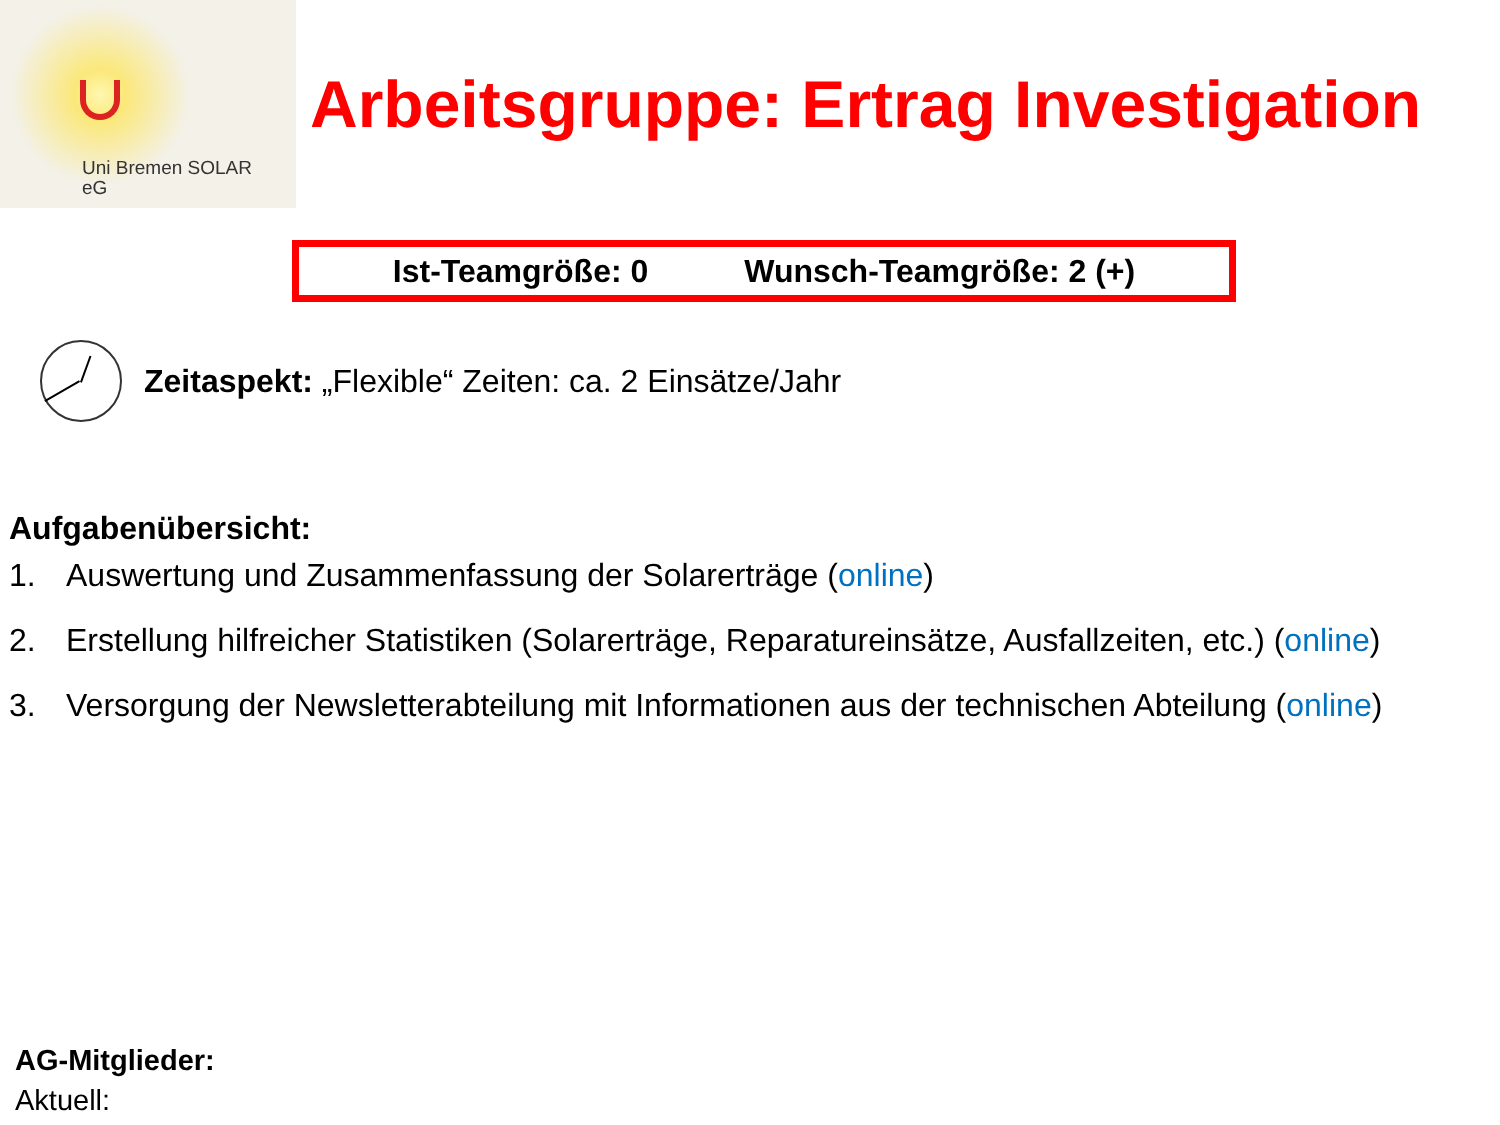Uni Bremen SOLAR
eG
Arbeitsgruppe: Ertrag Investigation
Ist-Teamgröße: 0 Wunsch-Teamgröße: 2 (+)
Zeitaspekt: „Flexible“ Zeiten: ca. 2 Einsätze/Jahr
Aufgabenübersicht:
1. Auswertung und Zusammenfassung der Solarerträge (online)
2. Erstellung hilfreicher Statistiken (Solarerträge, Reparatureinsätze, Ausfallzeiten, etc.) (online)
3. Versorgung der Newsletterabteilung mit Informationen aus der technischen Abteilung (online)
AG-Mitglieder:
Aktuell: